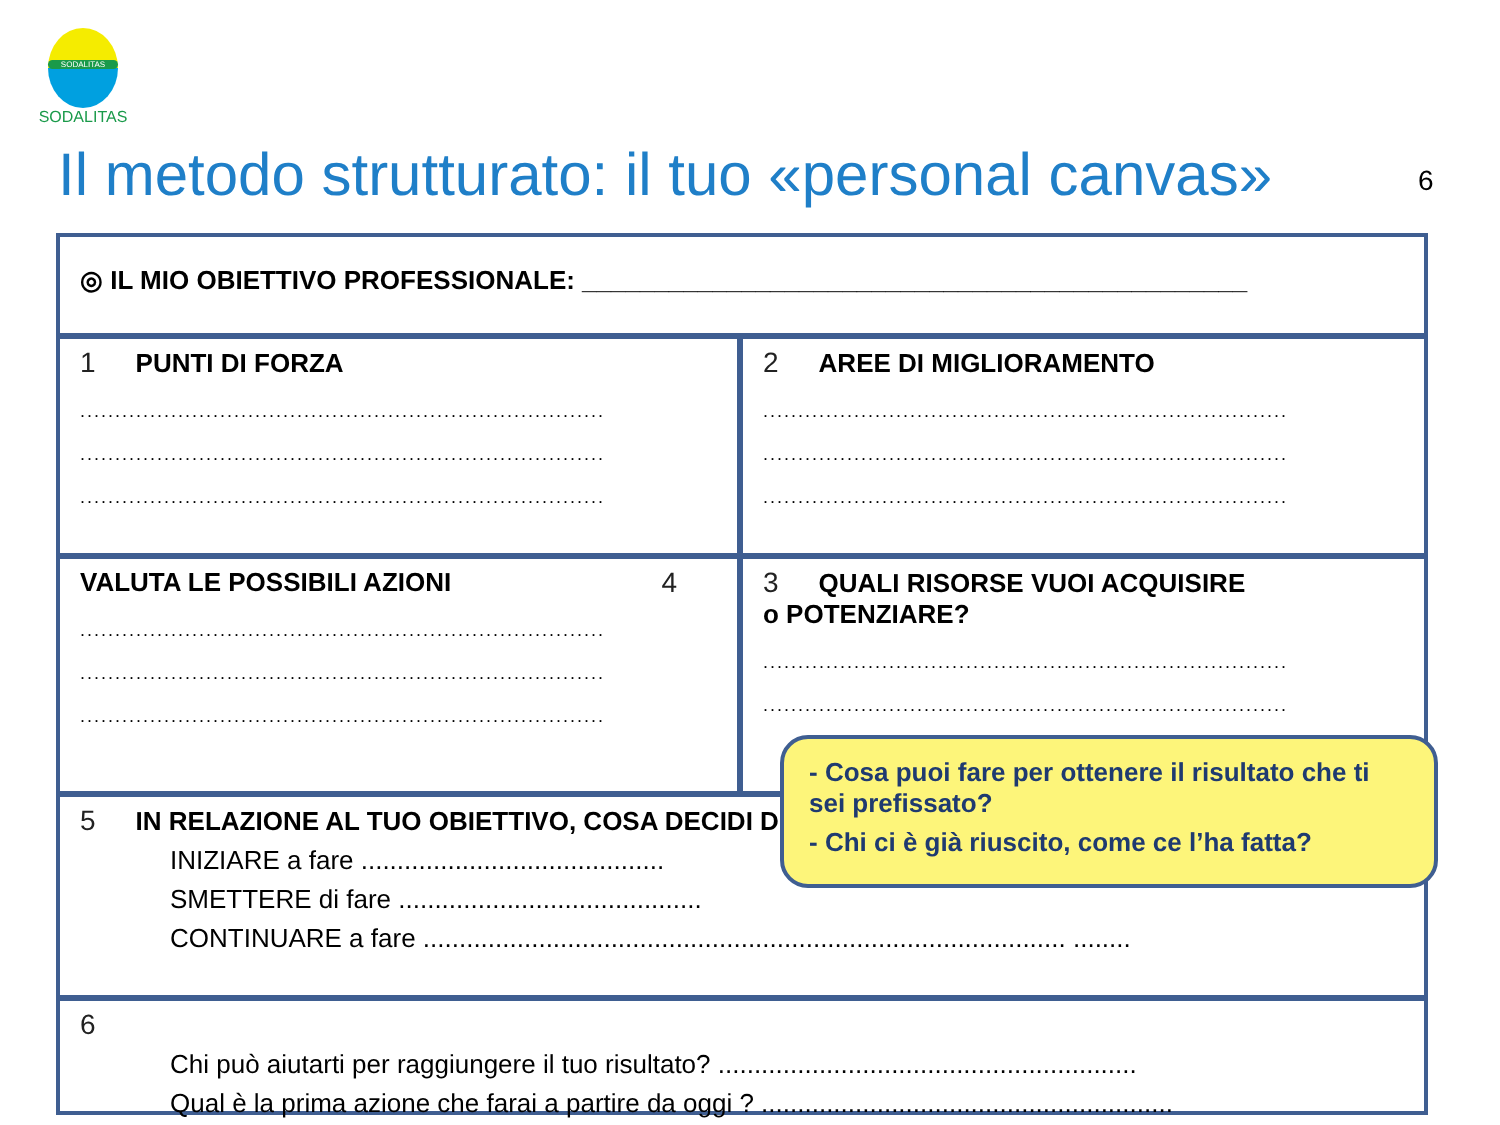SODALITAS
SODALITAS
Il metodo strutturato: il tuo «personal canvas»
6
◎ IL MIO OBIETTIVO PROFESSIONALE: ______________________________________________
1 PUNTI DI FORZA
...........................................................................
...........................................................................
...........................................................................
2 AREE DI MIGLIORAMENTO
...........................................................................
...........................................................................
...........................................................................
VALUTA LE POSSIBILI AZIONI 4
...........................................................................
...........................................................................
...........................................................................
3 QUALI RISORSE VUOI ACQUISIRE
o POTENZIARE?
...........................................................................
...........................................................................
5 IN RELAZIONE AL TUO OBIETTIVO, COSA DECIDI DI
INIZIARE a fare ..........................................
SMETTERE di fare ..........................................
CONTINUARE a fare ......................................................................................... ........
6
Chi può aiutarti per raggiungere il tuo risultato? ..........................................................
Qual è la prima azione che farai a partire da oggi ? .........................................................
- Cosa puoi fare per ottenere il risultato che ti sei prefissato?
- Chi ci è già riuscito, come ce l’ha fatta?